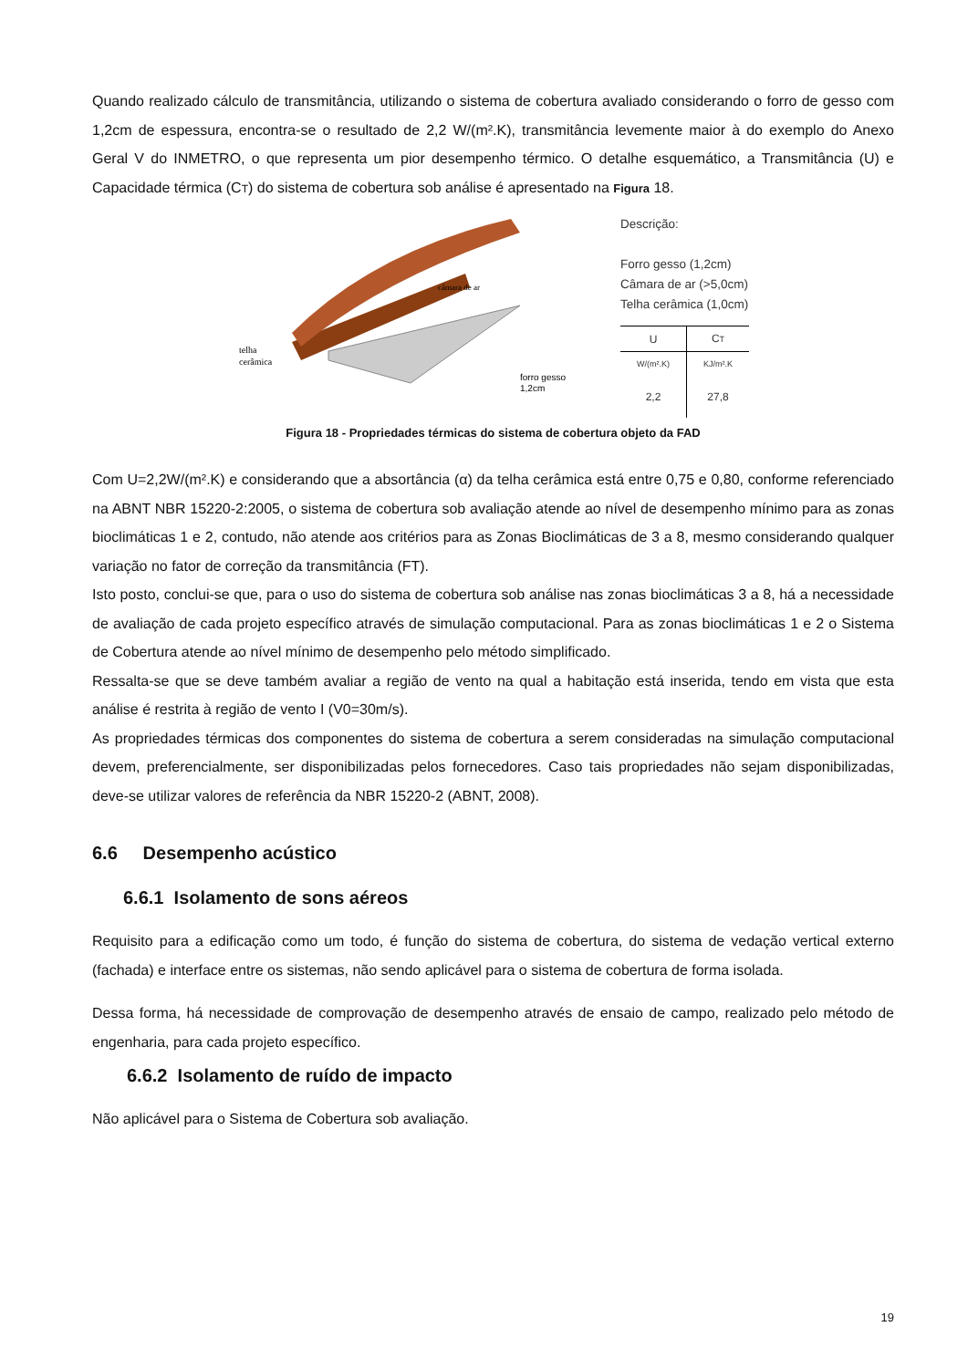Quando realizado cálculo de transmitância, utilizando o sistema de cobertura avaliado considerando o forro de gesso com 1,2cm de espessura, encontra-se o resultado de 2,2 W/(m².K), transmitância levemente maior à do exemplo do Anexo Geral V do INMETRO, o que representa um pior desempenho térmico. O detalhe esquemático, a Transmitância (U) e Capacidade térmica (CT) do sistema de cobertura sob análise é apresentado na Figura 18.
telha
cerâmica
câmara de ar
forro gesso
1,2cm
Descrição:
Forro gesso (1,2cm)
Câmara de ar (>5,0cm)
Telha cerâmica (1,0cm)
| U | C T |
| W/(m².K) | KJ/m².K |
| 2,2 | 27,8 |
Figura 18 - Propriedades térmicas do sistema de cobertura objeto da FAD
Com U=2,2W/(m².K) e considerando que a absortância (α) da telha cerâmica está entre 0,75 e 0,80, conforme referenciado na ABNT NBR 15220-2:2005, o sistema de cobertura sob avaliação atende ao nível de desempenho mínimo para as zonas bioclimáticas 1 e 2, contudo, não atende aos critérios para as Zonas Bioclimáticas de 3 a 8, mesmo considerando qualquer variação no fator de correção da transmitância (FT).
Isto posto, conclui-se que, para o uso do sistema de cobertura sob análise nas zonas bioclimáticas 3 a 8, há a necessidade de avaliação de cada projeto específico através de simulação computacional. Para as zonas bioclimáticas 1 e 2 o Sistema de Cobertura atende ao nível mínimo de desempenho pelo método simplificado.
Ressalta-se que se deve também avaliar a região de vento na qual a habitação está inserida, tendo em vista que esta análise é restrita à região de vento I (V0=30m/s).
As propriedades térmicas dos componentes do sistema de cobertura a serem consideradas na simulação computacional devem, preferencialmente, ser disponibilizadas pelos fornecedores. Caso tais propriedades não sejam disponibilizadas, deve-se utilizar valores de referência da NBR 15220-2 (ABNT, 2008).
6.6 Desempenho acústico
6.6.1 Isolamento de sons aéreos
Requisito para a edificação como um todo, é função do sistema de cobertura, do sistema de vedação vertical externo (fachada) e interface entre os sistemas, não sendo aplicável para o sistema de cobertura de forma isolada.
Dessa forma, há necessidade de comprovação de desempenho através de ensaio de campo, realizado pelo método de engenharia, para cada projeto específico.
6.6.2 Isolamento de ruído de impacto
Não aplicável para o Sistema de Cobertura sob avaliação.
19